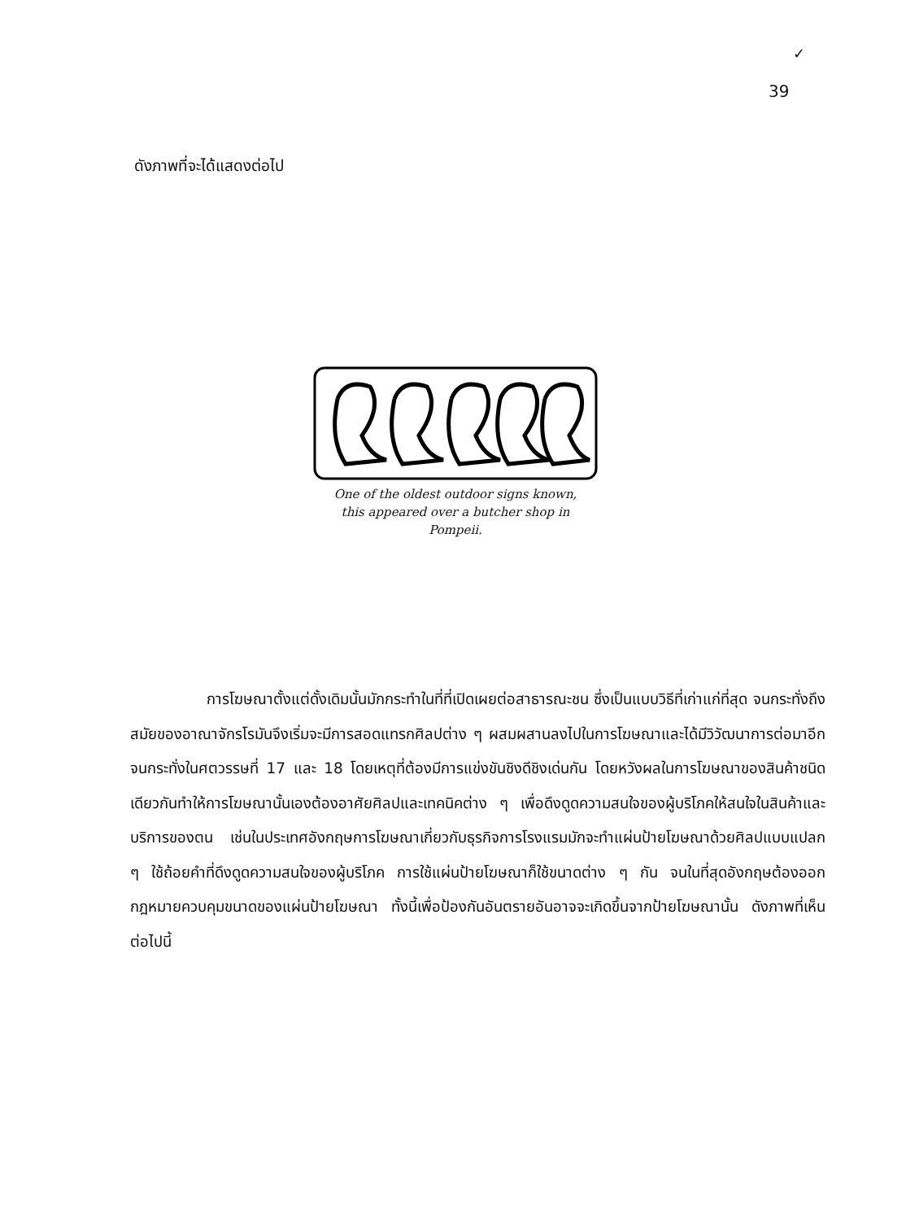✓
39
ดังภาพที่จะได้แสดงต่อไป
One of the oldest outdoor signs known,
this appeared over a butcher shop in Pompeii.
การโฆษณาตั้งแต่ดั้งเดิมนั้นมักกระทำในที่ที่เปิดเผยต่อสาธารณะชน ซึ่งเป็นแบบวิธีที่เก่าแก่ที่สุด จนกระทั่งถึงสมัยของอาณาจักรโรมันจึงเริ่มจะมีการสอดแทรกศิลปต่าง ๆ ผสมผสานลงไปในการโฆษณาและได้มีวิวัฒนาการต่อมาอีก จนกระทั่งในศตวรรษที่ 17 และ 18 โดยเหตุที่ต้องมีการแข่งขันชิงดีชิงเด่นกัน โดยหวังผลในการโฆษณาของสินค้าชนิดเดียวกันทำให้การโฆษณานั้นเองต้องอาศัยศิลปและเทคนิคต่าง ๆ เพื่อดึงดูดความสนใจของผู้บริโภคให้สนใจในสินค้าและบริการของตน เช่นในประเทศอังกฤษการโฆษณาเกี่ยวกับธุรกิจการโรงแรมมักจะทำแผ่นป้ายโฆษณาด้วยศิลปแบบแปลก ๆ ใช้ถ้อยคำที่ดึงดูดความสนใจของผู้บริโภค การใช้แผ่นป้ายโฆษณาก็ใช้ขนาดต่าง ๆ กัน จนในที่สุดอังกฤษต้องออกกฎหมายควบคุมขนาดของแผ่นป้ายโฆษณา ทั้งนี้เพื่อป้องกันอันตรายอันอาจจะเกิดขึ้นจากป้ายโฆษณานั้น ดังภาพที่เห็นต่อไปนี้